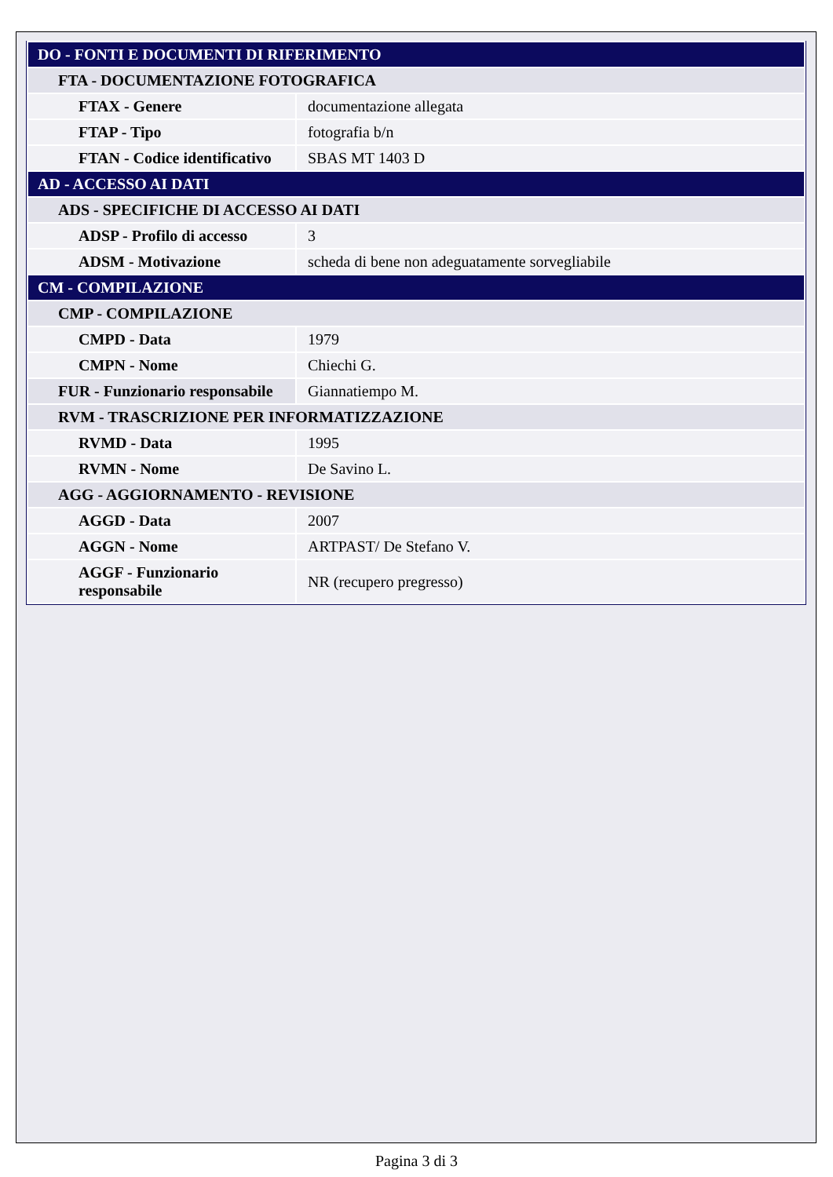| DO - FONTI E DOCUMENTI DI RIFERIMENTO | |
| FTA - DOCUMENTAZIONE FOTOGRAFICA | |
| FTAX - Genere | documentazione allegata |
| FTAP - Tipo | fotografia b/n |
| FTAN - Codice identificativo | SBAS MT 1403 D |
| AD - ACCESSO AI DATI | |
| ADS - SPECIFICHE DI ACCESSO AI DATI | |
| ADSP - Profilo di accesso | 3 |
| ADSM - Motivazione | scheda di bene non adeguatamente sorvegliabile |
| CM - COMPILAZIONE | |
| CMP - COMPILAZIONE | |
| CMPD - Data | 1979 |
| CMPN - Nome | Chiechi G. |
| FUR - Funzionario responsabile | Giannatiempo M. |
| RVM - TRASCRIZIONE PER INFORMATIZZAZIONE | |
| RVMD - Data | 1995 |
| RVMN - Nome | De Savino L. |
| AGG - AGGIORNAMENTO - REVISIONE | |
| AGGD - Data | 2007 |
| AGGN - Nome | ARTPAST/ De Stefano V. |
| AGGF - Funzionario responsabile | NR (recupero pregresso) |
Pagina 3 di 3